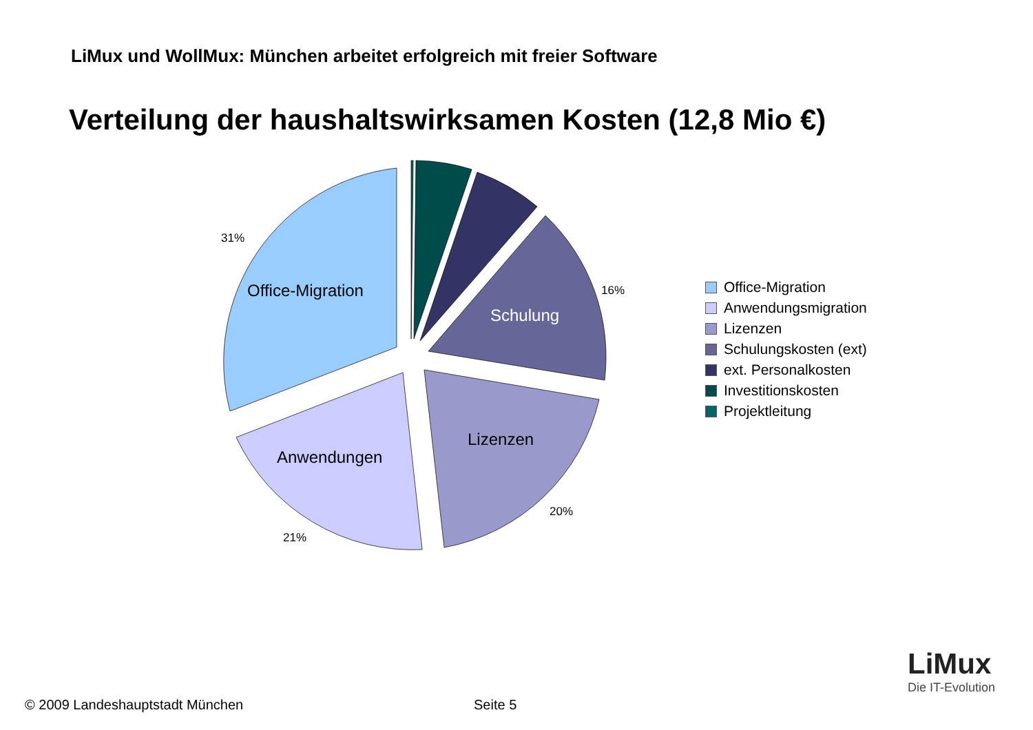LiMux und WollMux: München arbeitet erfolgreich mit freier Software
Verteilung der haushaltswirksamen Kosten (12,8 Mio €)
Office-Migration
Schulung
Anwendungen
Lizenzen
31%
16%
20%
21%
Office-Migration
Anwendungsmigration
Lizenzen
Schulungskosten (ext)
ext. Personalkosten
Investitionskosten
Projektleitung
LiMux
Die IT-Evolution
© 2009 Landeshauptstadt München
Seite 5